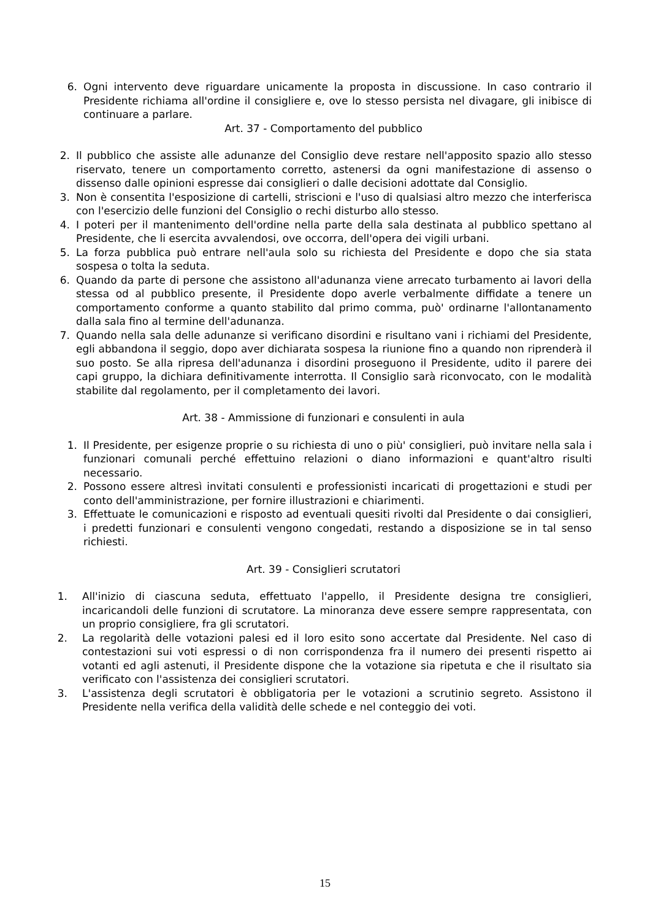6. Ogni intervento deve riguardare unicamente la proposta in discussione. In caso contrario il Presidente richiama all'ordine il consigliere e, ove lo stesso persista nel divagare, gli inibisce di continuare a parlare.
Art. 37 - Comportamento del pubblico
2. Il pubblico che assiste alle adunanze del Consiglio deve restare nell'apposito spazio allo stesso riservato, tenere un comportamento corretto, astenersi da ogni manifestazione di assenso o dissenso dalle opinioni espresse dai consiglieri o dalle decisioni adottate dal Consiglio.
3. Non è consentita l'esposizione di cartelli, striscioni e l'uso di qualsiasi altro mezzo che interferisca con l'esercizio delle funzioni del Consiglio o rechi disturbo allo stesso.
4. I poteri per il mantenimento dell'ordine nella parte della sala destinata al pubblico spettano al Presidente, che li esercita avvalendosi, ove occorra, dell'opera dei vigili urbani.
5. La forza pubblica può entrare nell'aula solo su richiesta del Presidente e dopo che sia stata sospesa o tolta la seduta.
6. Quando da parte di persone che assistono all'adunanza viene arrecato turbamento ai lavori della stessa od al pubblico presente, il Presidente dopo averle verbalmente diffidate a tenere un comportamento conforme a quanto stabilito dal primo comma, può' ordinarne l'allontanamento dalla sala fino al termine dell'adunanza.
7. Quando nella sala delle adunanze si verificano disordini e risultano vani i richiami del Presidente, egli abbandona il seggio, dopo aver dichiarata sospesa la riunione fino a quando non riprenderà il suo posto. Se alla ripresa dell'adunanza i disordini proseguono il Presidente, udito il parere dei capi gruppo, la dichiara definitivamente interrotta. Il Consiglio sarà riconvocato, con le modalità stabilite dal regolamento, per il completamento dei lavori.
Art. 38 - Ammissione di funzionari e consulenti in aula
1. Il Presidente, per esigenze proprie o su richiesta di uno o più' consiglieri, può invitare nella sala i funzionari comunali perché effettuino relazioni o diano informazioni e quant'altro risulti necessario.
2. Possono essere altresì invitati consulenti e professionisti incaricati di progettazioni e studi per conto dell'amministrazione, per fornire illustrazioni e chiarimenti.
3. Effettuate le comunicazioni e risposto ad eventuali quesiti rivolti dal Presidente o dai consiglieri, i predetti funzionari e consulenti vengono congedati, restando a disposizione se in tal senso richiesti.
Art. 39 - Consiglieri scrutatori
1. All'inizio di ciascuna seduta, effettuato l'appello, il Presidente designa tre consiglieri, incaricandoli delle funzioni di scrutatore. La minoranza deve essere sempre rappresentata, con un proprio consigliere, fra gli scrutatori.
2. La regolarità delle votazioni palesi ed il loro esito sono accertate dal Presidente. Nel caso di contestazioni sui voti espressi o di non corrispondenza fra il numero dei presenti rispetto ai votanti ed agli astenuti, il Presidente dispone che la votazione sia ripetuta e che il risultato sia verificato con l'assistenza dei consiglieri scrutatori.
3. L'assistenza degli scrutatori è obbligatoria per le votazioni a scrutinio segreto. Assistono il Presidente nella verifica della validità delle schede e nel conteggio dei voti.
15